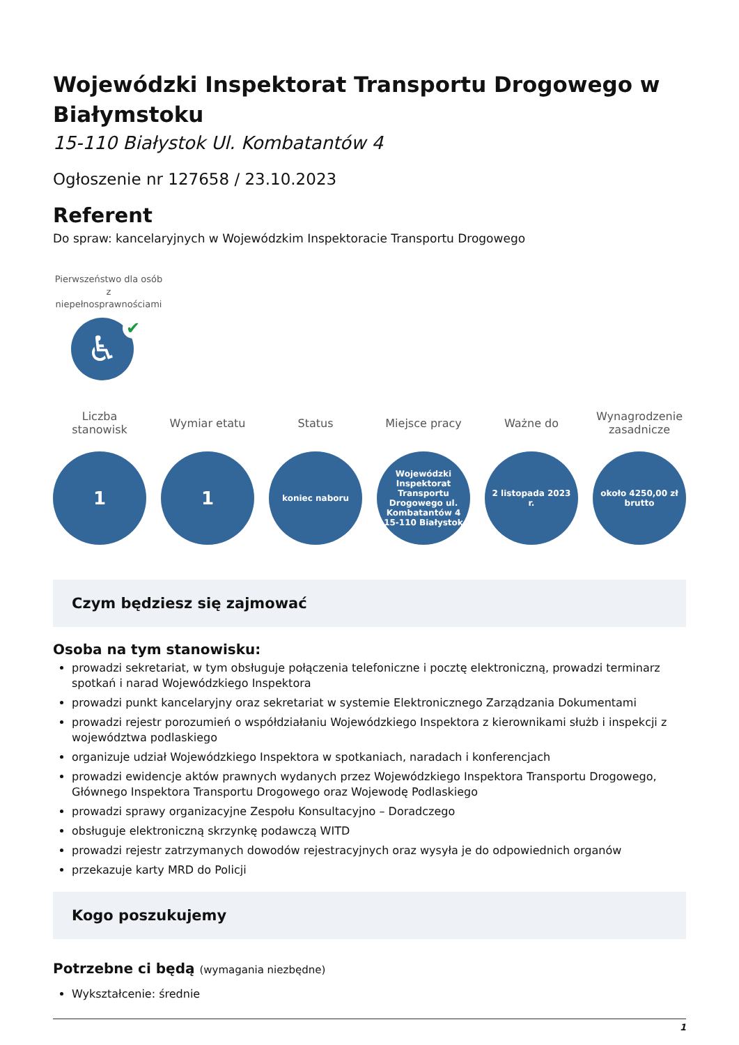Wojewódzki Inspektorat Transportu Drogowego w Białymstoku
15-110 Białystok Ul. Kombatantów 4
Ogłoszenie nr 127658 / 23.10.2023
Referent
Do spraw: kancelaryjnych w Wojewódzkim Inspektoracie Transportu Drogowego
Pierwszeństwo dla osób z niepełnosprawnościami
♿ ✔
Liczba stanowisk
1
Wymiar etatu
1
Status
koniec naboru
Miejsce pracy
Wojewódzki Inspektorat Transportu Drogowego ul. Kombatantów 4 15-110 Białystok
Ważne do
2 listopada 2023 r.
Wynagrodzenie zasadnicze
około 4250,00 zł brutto
Czym będziesz się zajmować
Osoba na tym stanowisku:
prowadzi sekretariat, w tym obsługuje połączenia telefoniczne i pocztę elektroniczną, prowadzi terminarz spotkań i narad Wojewódzkiego Inspektora
prowadzi punkt kancelaryjny oraz sekretariat w systemie Elektronicznego Zarządzania Dokumentami
prowadzi rejestr porozumień o współdziałaniu Wojewódzkiego Inspektora z kierownikami służb i inspekcji z województwa podlaskiego
organizuje udział Wojewódzkiego Inspektora w spotkaniach, naradach i konferencjach
prowadzi ewidencje aktów prawnych wydanych przez Wojewódzkiego Inspektora Transportu Drogowego, Głównego Inspektora Transportu Drogowego oraz Wojewodę Podlaskiego
prowadzi sprawy organizacyjne Zespołu Konsultacyjno – Doradczego
obsługuje elektroniczną skrzynkę podawczą WITD
prowadzi rejestr zatrzymanych dowodów rejestracyjnych oraz wysyła je do odpowiednich organów
przekazuje karty MRD do Policji
Kogo poszukujemy
Potrzebne ci będą (wymagania niezbędne)
Wykształcenie: średnie
1